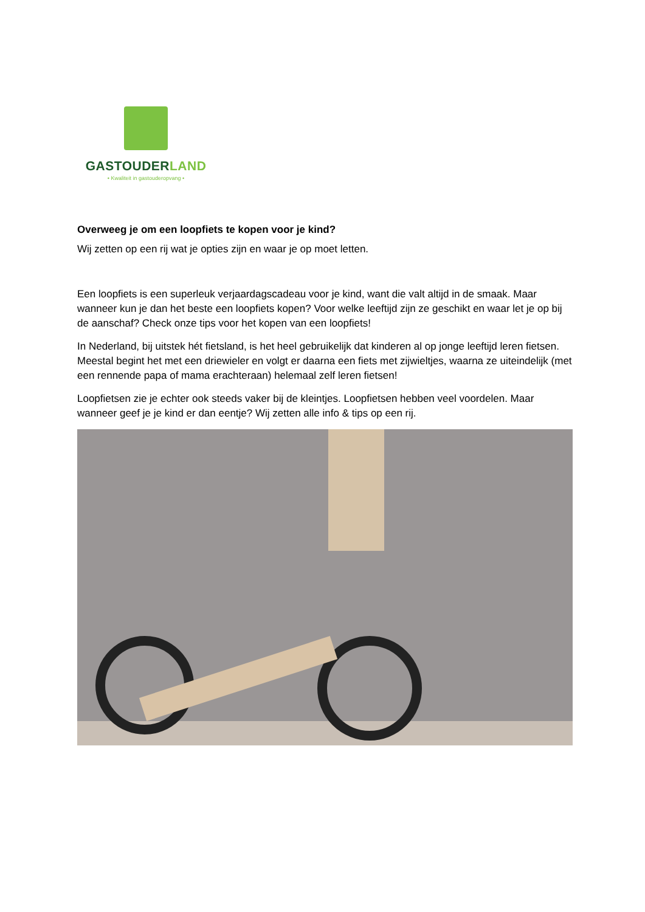GASTOUDERLAND
• Kwaliteit in gastouderopvang •
Overweeg je om een loopfiets te kopen voor je kind?
Wij zetten op een rij wat je opties zijn en waar je op moet letten.
Een loopfiets is een superleuk verjaardagscadeau voor je kind, want die valt altijd in de smaak. Maar wanneer kun je dan het beste een loopfiets kopen? Voor welke leeftijd zijn ze geschikt en waar let je op bij de aanschaf? Check onze tips voor het kopen van een loopfiets!
In Nederland, bij uitstek hét fietsland, is het heel gebruikelijk dat kinderen al op jonge leeftijd leren fietsen. Meestal begint het met een driewieler en volgt er daarna een fiets met zijwieltjes, waarna ze uiteindelijk (met een rennende papa of mama erachteraan) helemaal zelf leren fietsen!
Loopfietsen zie je echter ook steeds vaker bij de kleintjes. Loopfietsen hebben veel voordelen. Maar wanneer geef je je kind er dan eentje? Wij zetten alle info & tips op een rij.